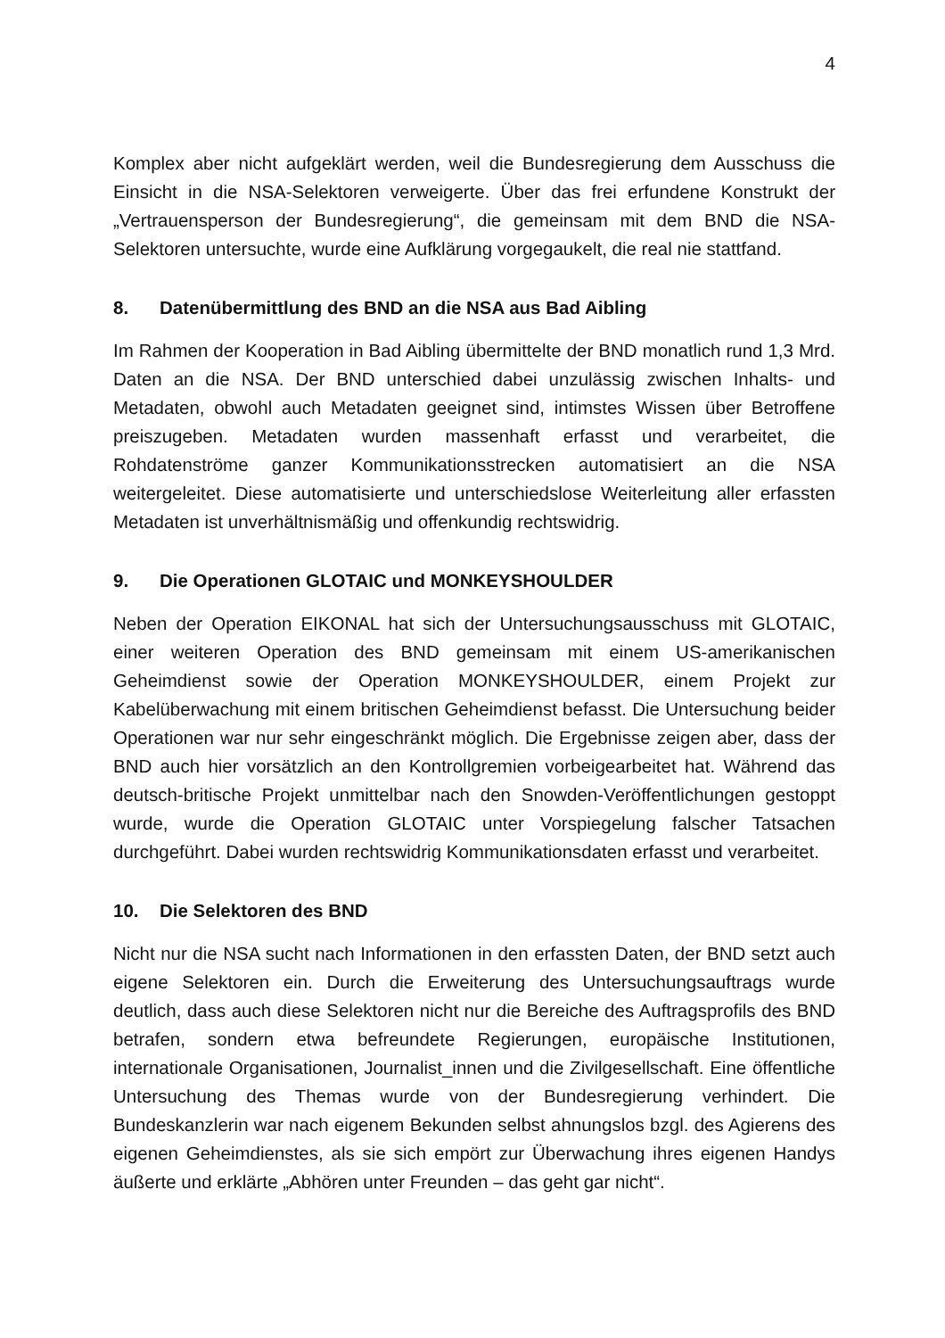4
Komplex aber nicht aufgeklärt werden, weil die Bundesregierung dem Ausschuss die Einsicht in die NSA-Selektoren verweigerte. Über das frei erfundene Konstrukt der „Vertrauensperson der Bundesregierung“, die gemeinsam mit dem BND die NSA-Selektoren untersuchte, wurde eine Aufklärung vorgegaukelt, die real nie stattfand.
8. Datenübermittlung des BND an die NSA aus Bad Aibling
Im Rahmen der Kooperation in Bad Aibling übermittelte der BND monatlich rund 1,3 Mrd. Daten an die NSA. Der BND unterschied dabei unzulässig zwischen Inhalts- und Metadaten, obwohl auch Metadaten geeignet sind, intimstes Wissen über Betroffene preiszugeben. Metadaten wurden massenhaft erfasst und verarbeitet, die Rohdatenströme ganzer Kommunikationsstrecken automatisiert an die NSA weitergeleitet. Diese automatisierte und unterschiedslose Weiterleitung aller erfassten Metadaten ist unverhältnismäßig und offenkundig rechtswidrig.
9. Die Operationen GLOTAIC und MONKEYSHOULDER
Neben der Operation EIKONAL hat sich der Untersuchungsausschuss mit GLOTAIC, einer weiteren Operation des BND gemeinsam mit einem US-amerikanischen Geheimdienst sowie der Operation MONKEYSHOULDER, einem Projekt zur Kabelüberwachung mit einem britischen Geheimdienst befasst. Die Untersuchung beider Operationen war nur sehr eingeschränkt möglich. Die Ergebnisse zeigen aber, dass der BND auch hier vorsätzlich an den Kontrollgremien vorbeigearbeitet hat. Während das deutsch-britische Projekt unmittelbar nach den Snowden-Veröffentlichungen gestoppt wurde, wurde die Operation GLOTAIC unter Vorspiegelung falscher Tatsachen durchgeführt. Dabei wurden rechtswidrig Kommunikationsdaten erfasst und verarbeitet.
10. Die Selektoren des BND
Nicht nur die NSA sucht nach Informationen in den erfassten Daten, der BND setzt auch eigene Selektoren ein. Durch die Erweiterung des Untersuchungsauftrags wurde deutlich, dass auch diese Selektoren nicht nur die Bereiche des Auftragsprofils des BND betrafen, sondern etwa befreundete Regierungen, europäische Institutionen, internationale Organisationen, Journalist_innen und die Zivilgesellschaft. Eine öffentliche Untersuchung des Themas wurde von der Bundesregierung verhindert. Die Bundeskanzlerin war nach eigenem Bekunden selbst ahnungslos bzgl. des Agierens des eigenen Geheimdienstes, als sie sich empört zur Überwachung ihres eigenen Handys äußerte und erklärte „Abhören unter Freunden – das geht gar nicht“.